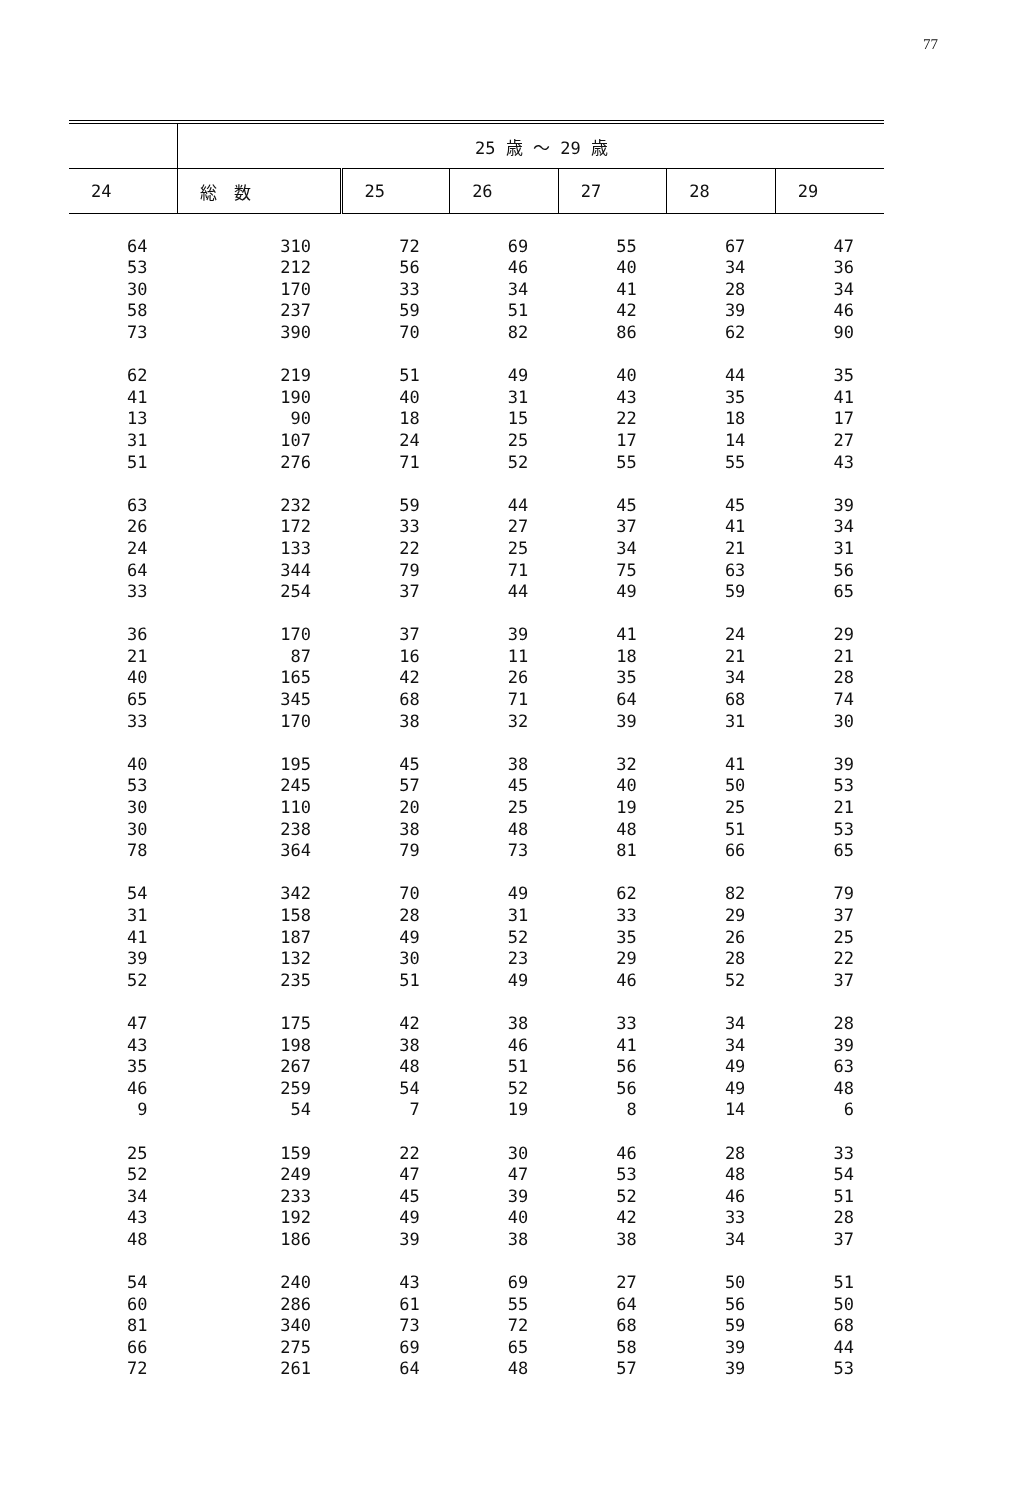77
| | 25 歳 ～ 29 歳 | | | | | |
| --- | --- | --- | --- | --- | --- | --- |
| 24 | 総 数 | 25 | 26 | 27 | 28 | 29 |
| 64 | 310 | 72 | 69 | 55 | 67 | 47 |
| 53 | 212 | 56 | 46 | 40 | 34 | 36 |
| 30 | 170 | 33 | 34 | 41 | 28 | 34 |
| 58 | 237 | 59 | 51 | 42 | 39 | 46 |
| 73 | 390 | 70 | 82 | 86 | 62 | 90 |
| 62 | 219 | 51 | 49 | 40 | 44 | 35 |
| 41 | 190 | 40 | 31 | 43 | 35 | 41 |
| 13 | 90 | 18 | 15 | 22 | 18 | 17 |
| 31 | 107 | 24 | 25 | 17 | 14 | 27 |
| 51 | 276 | 71 | 52 | 55 | 55 | 43 |
| 63 | 232 | 59 | 44 | 45 | 45 | 39 |
| 26 | 172 | 33 | 27 | 37 | 41 | 34 |
| 24 | 133 | 22 | 25 | 34 | 21 | 31 |
| 64 | 344 | 79 | 71 | 75 | 63 | 56 |
| 33 | 254 | 37 | 44 | 49 | 59 | 65 |
| 36 | 170 | 37 | 39 | 41 | 24 | 29 |
| 21 | 87 | 16 | 11 | 18 | 21 | 21 |
| 40 | 165 | 42 | 26 | 35 | 34 | 28 |
| 65 | 345 | 68 | 71 | 64 | 68 | 74 |
| 33 | 170 | 38 | 32 | 39 | 31 | 30 |
| 40 | 195 | 45 | 38 | 32 | 41 | 39 |
| 53 | 245 | 57 | 45 | 40 | 50 | 53 |
| 30 | 110 | 20 | 25 | 19 | 25 | 21 |
| 30 | 238 | 38 | 48 | 48 | 51 | 53 |
| 78 | 364 | 79 | 73 | 81 | 66 | 65 |
| 54 | 342 | 70 | 49 | 62 | 82 | 79 |
| 31 | 158 | 28 | 31 | 33 | 29 | 37 |
| 41 | 187 | 49 | 52 | 35 | 26 | 25 |
| 39 | 132 | 30 | 23 | 29 | 28 | 22 |
| 52 | 235 | 51 | 49 | 46 | 52 | 37 |
| 47 | 175 | 42 | 38 | 33 | 34 | 28 |
| 43 | 198 | 38 | 46 | 41 | 34 | 39 |
| 35 | 267 | 48 | 51 | 56 | 49 | 63 |
| 46 | 259 | 54 | 52 | 56 | 49 | 48 |
| 9 | 54 | 7 | 19 | 8 | 14 | 6 |
| 25 | 159 | 22 | 30 | 46 | 28 | 33 |
| 52 | 249 | 47 | 47 | 53 | 48 | 54 |
| 34 | 233 | 45 | 39 | 52 | 46 | 51 |
| 43 | 192 | 49 | 40 | 42 | 33 | 28 |
| 48 | 186 | 39 | 38 | 38 | 34 | 37 |
| 54 | 240 | 43 | 69 | 27 | 50 | 51 |
| 60 | 286 | 61 | 55 | 64 | 56 | 50 |
| 81 | 340 | 73 | 72 | 68 | 59 | 68 |
| 66 | 275 | 69 | 65 | 58 | 39 | 44 |
| 72 | 261 | 64 | 48 | 57 | 39 | 53 |